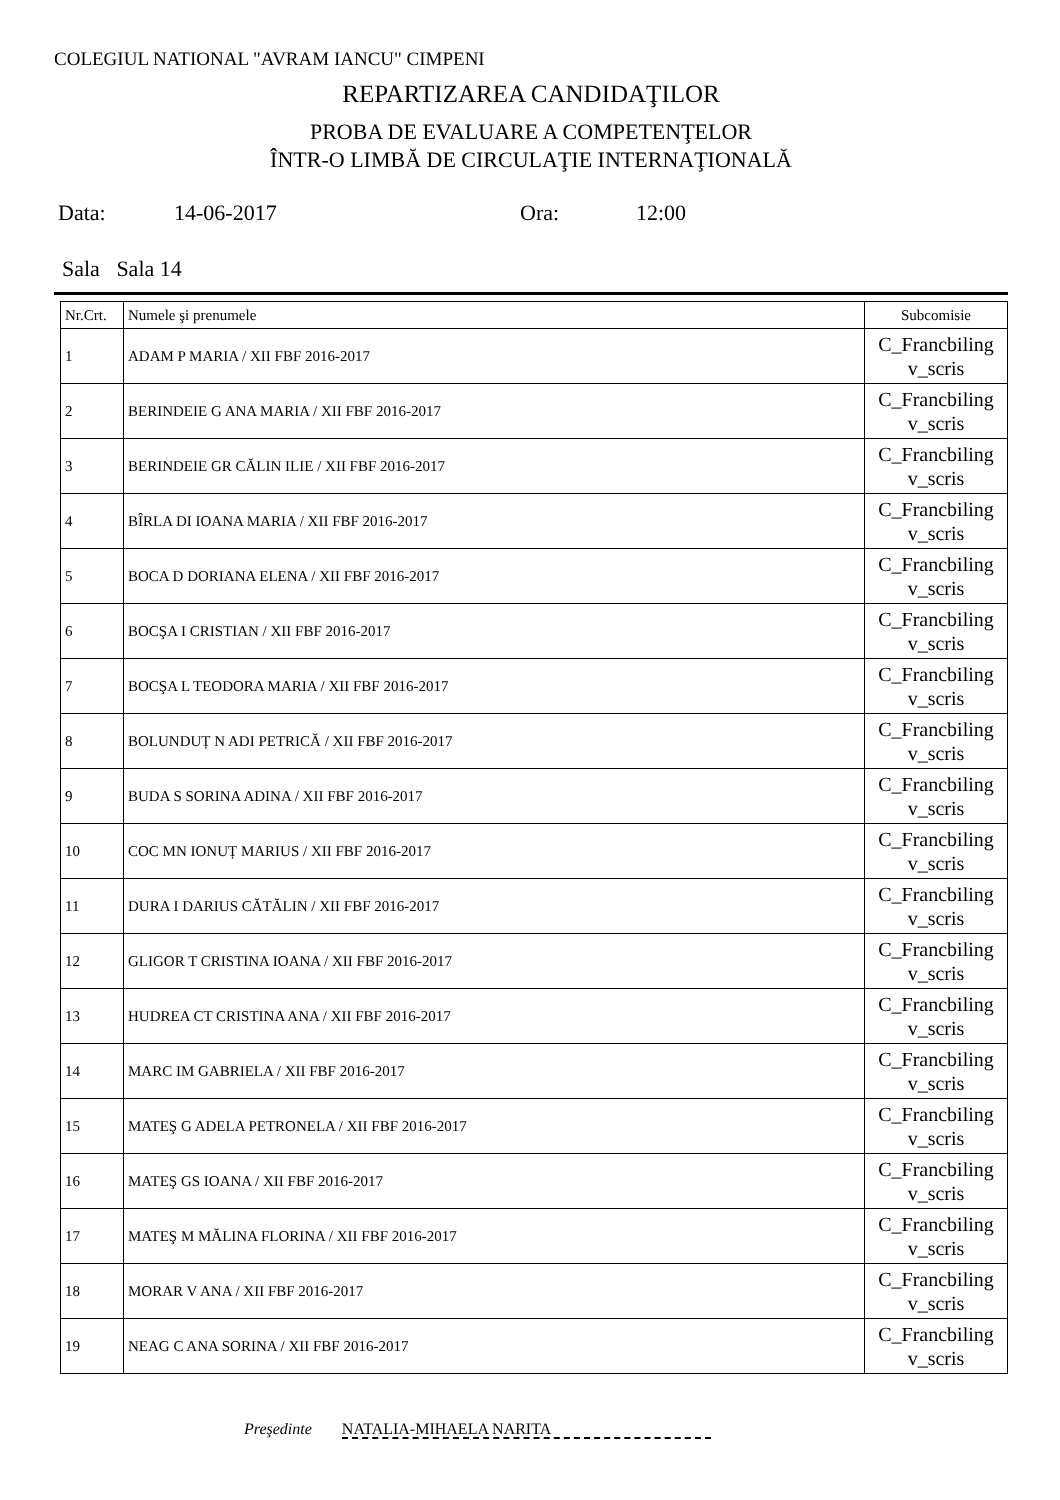COLEGIUL NATIONAL "AVRAM IANCU" CIMPENI
REPARTIZAREA CANDIDAŢILOR
PROBA DE EVALUARE A COMPETENŢELOR
ÎNTR-O LIMBĂ DE CIRCULAŢIE INTERNAŢIONALĂ
Data: 14-06-2017 Ora: 12:00
Sala Sala 14
| Nr.Crt. | Numele şi prenumele | Subcomisie |
| --- | --- | --- |
| 1 | ADAM P MARIA / XII FBF 2016-2017 | C_Francbiling v_scris |
| 2 | BERINDEIE G ANA MARIA / XII FBF 2016-2017 | C_Francbiling v_scris |
| 3 | BERINDEIE GR CĂLIN ILIE / XII FBF 2016-2017 | C_Francbiling v_scris |
| 4 | BÎRLA DI IOANA MARIA / XII FBF 2016-2017 | C_Francbiling v_scris |
| 5 | BOCA D DORIANA ELENA / XII FBF 2016-2017 | C_Francbiling v_scris |
| 6 | BOCŞA I CRISTIAN / XII FBF 2016-2017 | C_Francbiling v_scris |
| 7 | BOCŞA L TEODORA MARIA / XII FBF 2016-2017 | C_Francbiling v_scris |
| 8 | BOLUNDUȚ N ADI PETRICĂ / XII FBF 2016-2017 | C_Francbiling v_scris |
| 9 | BUDA S SORINA ADINA / XII FBF 2016-2017 | C_Francbiling v_scris |
| 10 | COC MN IONUȚ MARIUS / XII FBF 2016-2017 | C_Francbiling v_scris |
| 11 | DURA I DARIUS CĂTĂLIN / XII FBF 2016-2017 | C_Francbiling v_scris |
| 12 | GLIGOR T CRISTINA IOANA / XII FBF 2016-2017 | C_Francbiling v_scris |
| 13 | HUDREA CT CRISTINA ANA / XII FBF 2016-2017 | C_Francbiling v_scris |
| 14 | MARC IM GABRIELA / XII FBF 2016-2017 | C_Francbiling v_scris |
| 15 | MATEŞ G ADELA PETRONELA / XII FBF 2016-2017 | C_Francbiling v_scris |
| 16 | MATEŞ GS IOANA / XII FBF 2016-2017 | C_Francbiling v_scris |
| 17 | MATEŞ M MĂLINA FLORINA / XII FBF 2016-2017 | C_Francbiling v_scris |
| 18 | MORAR V ANA / XII FBF 2016-2017 | C_Francbiling v_scris |
| 19 | NEAG C ANA SORINA / XII FBF 2016-2017 | C_Francbiling v_scris |
Preşedinte NATALIA-MIHAELA NARITA